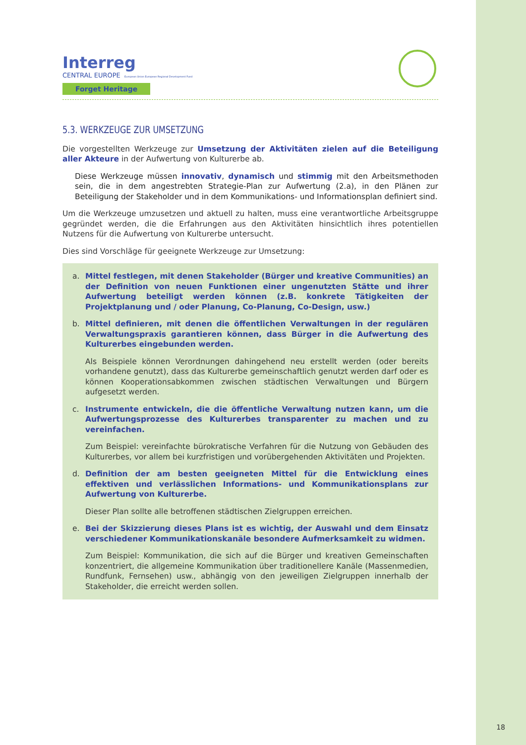Interreg
CENTRAL EUROPE European Union European Regional Development Fund
Forget Heritage
5.3. WERKZEUGE ZUR UMSETZUNG
Die vorgestellten Werkzeuge zur Umsetzung der Aktivitäten zielen auf die Beteiligung aller Akteure in der Aufwertung von Kulturerbe ab.
Diese Werkzeuge müssen innovativ, dynamisch und stimmig mit den Arbeitsmethoden sein, die in dem angestrebten Strategie-Plan zur Aufwertung (2.a), in den Plänen zur Beteiligung der Stakeholder und in dem Kommunikations- und Informationsplan definiert sind.
Um die Werkzeuge umzusetzen und aktuell zu halten, muss eine verantwortliche Arbeitsgruppe gegründet werden, die die Erfahrungen aus den Aktivitäten hinsichtlich ihres potentiellen Nutzens für die Aufwertung von Kulturerbe untersucht.
Dies sind Vorschläge für geeignete Werkzeuge zur Umsetzung:
a. Mittel festlegen, mit denen Stakeholder (Bürger und kreative Communities) an der Definition von neuen Funktionen einer ungenutzten Stätte und ihrer Aufwertung beteiligt werden können (z.B. konkrete Tätigkeiten der Projektplanung und / oder Planung, Co-Planung, Co-Design, usw.)
b. Mittel definieren, mit denen die öffentlichen Verwaltungen in der regulären Verwaltungspraxis garantieren können, dass Bürger in die Aufwertung des Kulturerbes eingebunden werden.
Als Beispiele können Verordnungen dahingehend neu erstellt werden (oder bereits vorhandene genutzt), dass das Kulturerbe gemeinschaftlich genutzt werden darf oder es können Kooperationsabkommen zwischen städtischen Verwaltungen und Bürgern aufgesetzt werden.
c. Instrumente entwickeln, die die öffentliche Verwaltung nutzen kann, um die Aufwertungsprozesse des Kulturerbes transparenter zu machen und zu vereinfachen.
Zum Beispiel: vereinfachte bürokratische Verfahren für die Nutzung von Gebäuden des Kulturerbes, vor allem bei kurzfristigen und vorübergehenden Aktivitäten und Projekten.
d. Definition der am besten geeigneten Mittel für die Entwicklung eines effektiven und verlässlichen Informations- und Kommunikationsplans zur Aufwertung von Kulturerbe.
Dieser Plan sollte alle betroffenen städtischen Zielgruppen erreichen.
e. Bei der Skizzierung dieses Plans ist es wichtig, der Auswahl und dem Einsatz verschiedener Kommunikationskanäle besondere Aufmerksamkeit zu widmen.
Zum Beispiel: Kommunikation, die sich auf die Bürger und kreativen Gemeinschaften konzentriert, die allgemeine Kommunikation über traditionellere Kanäle (Massenmedien, Rundfunk, Fernsehen) usw., abhängig von den jeweiligen Zielgruppen innerhalb der Stakeholder, die erreicht werden sollen.
18